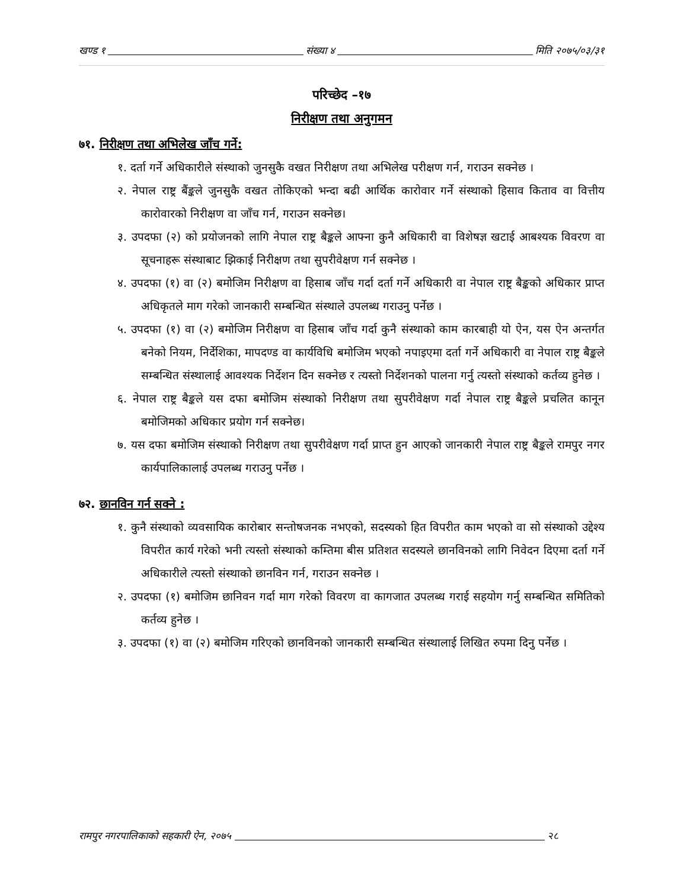खण्ड १ संख्या ४ मिति २०७५/०३/३१
परिच्छेद –१७
निरीक्षण तथा अनुगमन
७१. निरीक्षण तथा अभिलेख जाँच गर्ने:
१. दर्ता गर्ने अधिकारीले संस्थाको जुनसुकै वखत निरीक्षण तथा अभिलेख परीक्षण गर्न, गराउन सक्नेछ ।
२. नेपाल राष्ट्र बैंङ्कले जुनसुकै वखत तोकिएको भन्दा बढी आर्थिक कारोवार गर्ने संस्थाको हिसाव किताव वा वित्तीय कारोवारको निरीक्षण वा जाँच गर्न, गराउन सक्नेछ।
३. उपदफा (२) को प्रयोजनको लागि नेपाल राष्ट्र बैङ्कले आफ्ना कुनै अधिकारी वा विशेषज्ञ खटाई आबश्यक विवरण वा सूचनाहरू संस्थाबाट झिकाई निरीक्षण तथा सुपरीवेक्षण गर्न सक्नेछ ।
४. उपदफा (१) वा (२) बमोजिम निरीक्षण वा हिसाब जाँच गर्दा दर्ता गर्ने अधिकारी वा नेपाल राष्ट्र बैङ्कको अधिकार प्राप्त अधिकृतले माग गरेको जानकारी सम्बन्धित संस्थाले उपलब्ध गराउनु पर्नेछ ।
५. उपदफा (१) वा (२) बमोजिम निरीक्षण वा हिसाब जाँच गर्दा कुनै संस्थाको काम कारबाही यो ऐन, यस ऐन अन्तर्गत बनेको नियम, निर्देशिका, मापदण्ड वा कार्यविधि बमोजिम भएको नपाइएमा दर्ता गर्ने अधिकारी वा नेपाल राष्ट्र बैङ्कले सम्बन्धित संस्थालाई आवश्यक निर्देशन दिन सक्नेछ र त्यस्तो निर्देशनको पालना गर्नु त्यस्तो संस्थाको कर्तव्य हुनेछ ।
६. नेपाल राष्ट्र बैङ्कले यस दफा बमोजिम संस्थाको निरीक्षण तथा सुपरीवेक्षण गर्दा नेपाल राष्ट्र बैङ्कले प्रचलित कानून बमोजिमको अधिकार प्रयोग गर्न सक्नेछ।
७. यस दफा बमोजिम संस्थाको निरीक्षण तथा सुपरीवेक्षण गर्दा प्राप्त हुन आएको जानकारी नेपाल राष्ट्र बैङ्कले रामपुर नगर कार्यपालिकालाई उपलब्ध गराउनु पर्नेछ ।
७२. छानविन गर्न सक्ने :
१. कुनै संस्थाको व्यवसायिक कारोबार सन्तोषजनक नभएको, सदस्यको हित विपरीत काम भएको वा सो संस्थाको उद्देश्य विपरीत कार्य गरेको भनी त्यस्तो संस्थाको कम्तिमा बीस प्रतिशत सदस्यले छानविनको लागि निवेदन दिएमा दर्ता गर्ने अधिकारीले त्यस्तो संस्थाको छानविन गर्न, गराउन सक्नेछ ।
२. उपदफा (१) बमोजिम छानिवन गर्दा माग गरेको विवरण वा कागजात उपलब्ध गराई सहयोग गर्नु सम्बन्धित समितिको कर्तव्य हुनेछ ।
३. उपदफा (१) वा (२) बमोजिम गरिएको छानविनको जानकारी सम्बन्धित संस्थालाई लिखित रुपमा दिनु पर्नेछ ।
रामपुर नगरपालिकाको सहकारी ऐन, २०७५ २८